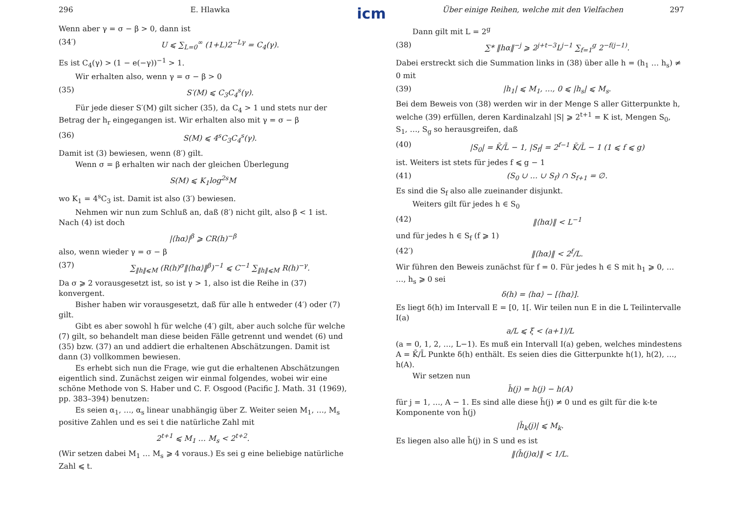296 E. Hlawka
Wenn aber γ = σ − β > 0, dann ist
(34′) U ⩽ ∑<sub>L=0</sub><sup>∞</sup> (1+L)2<sup>−Lγ</sup> = C<sub>4</sub>(γ).
Es ist C<sub>4</sub>(γ) > (1 − e(−γ))<sup>−1</sup> > 1.
Wir erhalten also, wenn γ = σ − β > 0
(35) S′(M) ⩽ C<sub>3</sub>C<sub>4</sub><sup>s</sup>(γ).
Für jede dieser S′(M) gilt sicher (35), da C<sub>4</sub> > 1 und stets nur der Betrag der h<sub>r</sub> eingegangen ist. Wir erhalten also mit γ = σ − β
(36) S(M) ⩽ 4<sup>s</sup>C<sub>3</sub>C<sub>4</sub><sup>s</sup>(γ).
Damit ist (3) bewiesen, wenn (8′) gilt.
Wenn σ = β erhalten wir nach der gleichen Überlegung
S(M) ⩽ K<sub>1</sub>log<sup>2s</sup>M
wo K<sub>1</sub> = 4<sup>s</sup>C<sub>3</sub> ist. Damit ist also (3′) bewiesen.
Nehmen wir nun zum Schluß an, daß (8′) nicht gilt, also β < 1 ist. Nach (4) ist doch
|⟨hα⟩|<sup>β</sup> ⩾ CR(h)<sup>−β</sup>
also, wenn wieder γ = σ − β
(37) ∑<sub>‖h‖⩽M</sub> (R(h)<sup>σ</sup>‖⟨hα⟩‖<sup>β</sup>)<sup>−1</sup> ⩽ C<sup>−1</sup> ∑<sub>‖h‖⩽M</sub> R(h)<sup>−γ</sup>.
Da σ ⩾ 2 vorausgesetzt ist, so ist γ > 1, also ist die Reihe in (37) konvergent.
Bisher haben wir vorausgesetzt, daß für alle h entweder (4′) oder (7) gilt.
Gibt es aber sowohl h für welche (4′) gilt, aber auch solche für welche (7) gilt, so behandelt man diese beiden Fälle getrennt und wendet (6) und (35) bzw. (37) an und addiert die erhaltenen Abschätzungen. Damit ist dann (3) vollkommen bewiesen.
Es erhebt sich nun die Frage, wie gut die erhaltenen Abschätzungen eigentlich sind. Zunächst zeigen wir einmal folgendes, wobei wir eine schöne Methode von S. Haber und C. F. Osgood (Pacific J. Math. 31 (1969), pp. 383–394) benutzen:
Es seien α<sub>1</sub>, …, α<sub>s</sub> linear unabhängig über Z. Weiter seien M<sub>1</sub>, …, M<sub>s</sub> positive Zahlen und es sei t die natürliche Zahl mit
2<sup>t+1</sup> ⩽ M<sub>1</sub> … M<sub>s</sub> < 2<sup>t+2</sup>.
(Wir setzen dabei M<sub>1</sub> … M<sub>s</sub> ⩾ 4 voraus.) Es sei g eine beliebige natürliche Zahl ⩽ t.
icm
Über einige Reihen, welche mit den Vielfachen 297
Dann gilt mit L = 2<sup>g</sup>
(38) ∑* ‖hα‖<sup>−j</sup> ⩾ 2<sup>j+t−3</sup>L<sup>j−1</sup> ∑<sub>f=1</sub><sup>g</sup> 2<sup>−f(j−1)</sup>.
Dabei erstreckt sich die Summation links in (38) über alle h = (h<sub>1</sub> … h<sub>s</sub>) ≠ 0 mit
(39) |h<sub>1</sub>| ⩽ M<sub>1</sub>, …, 0 ⩽ |h<sub>s</sub>| ⩽ M<sub>s</sub>.
Bei dem Beweis von (38) werden wir in der Menge S aller Gitterpunkte h, welche (39) erfüllen, deren Kardinalzahl |S| ⩾ 2<sup>t+1</sup> = K ist, Mengen S<sub>0</sub>, S<sub>1</sub>, …, S<sub>g</sub> so herausgreifen, daß
(40) |S<sub>0</sub>| = K̄/L̄ − 1, |S<sub>f</sub>| = 2<sup>f−1</sup> K̄/L̄ − 1 (1 ⩽ f ⩽ g)
ist. Weiters ist stets für jedes f ⩽ g − 1
(41) (S<sub>0</sub> ∪ … ∪ S<sub>f</sub>) ∩ S<sub>f+1</sub> = ∅.
Es sind die S<sub>f</sub> also alle zueinander disjunkt.
Weiters gilt für jedes h ∈ S<sub>0</sub>
(42) ‖⟨hα⟩‖ < L<sup>−1</sup>
und für jedes h ∈ S<sub>f</sub> (f ⩾ 1)
(42′) ‖⟨hα⟩‖ < 2<sup>f</sup>/L.
Wir führen den Beweis zunächst für f = 0. Für jedes h ∈ S mit h<sub>1</sub> ⩾ 0, … …, h<sub>s</sub> ⩾ 0 sei
δ(h) = ⟨hα⟩ − [⟨hα⟩].
Es liegt δ(h) im Intervall E = [0, 1[. Wir teilen nun E in die L Teilintervalle I(a)
a/L ⩽ ξ < (a+1)/L
(a = 0, 1, 2, …, L−1). Es muß ein Intervall I(a) geben, welches mindestens A = K̄/L̄ Punkte δ(h) enthält. Es seien dies die Gitterpunkte h(1), h(2), …, h(A).
Wir setzen nun
h̄(j) = h(j) − h(A)
für j = 1, …, A − 1. Es sind alle diese h̄(j) ≠ 0 und es gilt für die k-te Komponente von h̄(j)
|h̄<sub>k</sub>(j)| ⩽ M<sub>k</sub>.
Es liegen also alle h̄(j) in S und es ist
‖⟨h̄(j)α⟩‖ < 1/L.